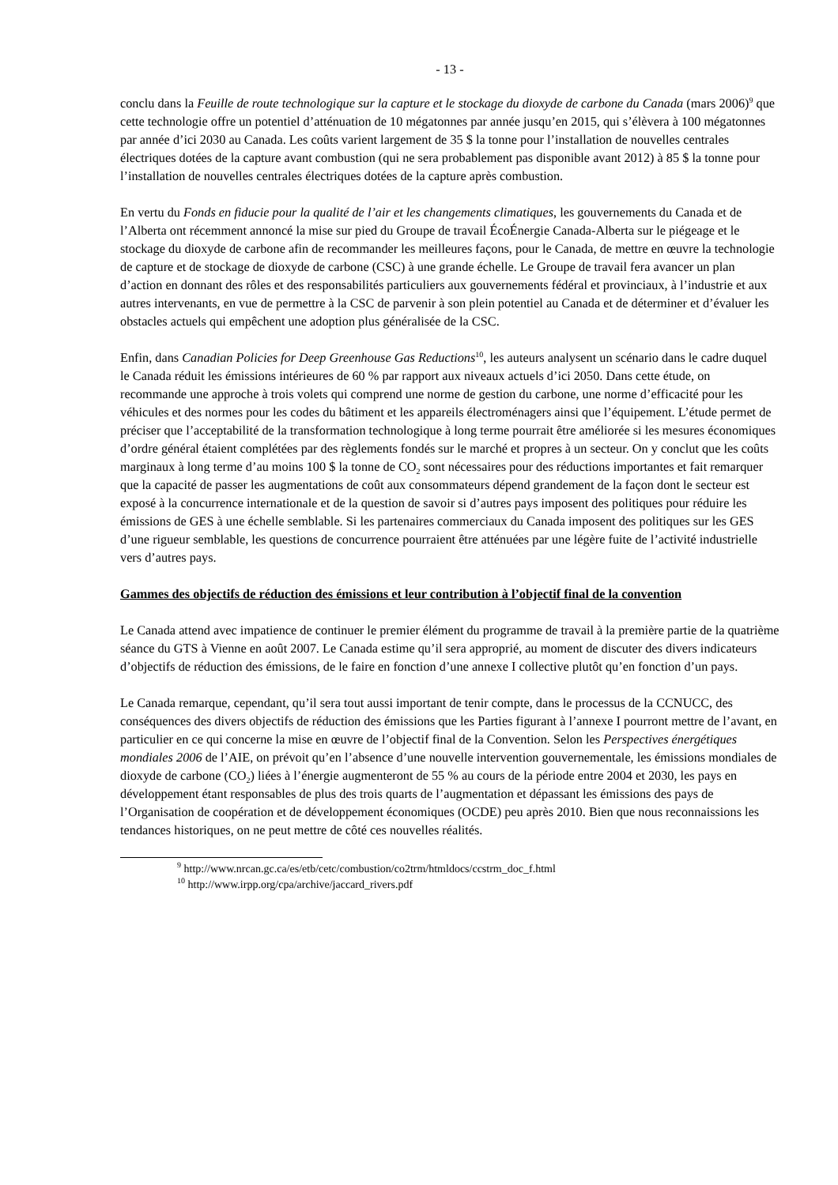- 13 -
conclu dans la Feuille de route technologique sur la capture et le stockage du dioxyde de carbone du Canada (mars 2006)<sup>9</sup> que cette technologie offre un potentiel d’atténuation de 10 mégatonnes par année jusqu’en 2015, qui s’élèvera à 100 mégatonnes par année d’ici 2030 au Canada. Les coûts varient largement de 35 $ la tonne pour l’installation de nouvelles centrales électriques dotées de la capture avant combustion (qui ne sera probablement pas disponible avant 2012) à 85 $ la tonne pour l’installation de nouvelles centrales électriques dotées de la capture après combustion.
En vertu du Fonds en fiducie pour la qualité de l’air et les changements climatiques, les gouvernements du Canada et de l’Alberta ont récemment annoncé la mise sur pied du Groupe de travail ÉcoÉnergie Canada-Alberta sur le piégeage et le stockage du dioxyde de carbone afin de recommander les meilleures façons, pour le Canada, de mettre en œuvre la technologie de capture et de stockage de dioxyde de carbone (CSC) à une grande échelle. Le Groupe de travail fera avancer un plan d’action en donnant des rôles et des responsabilités particuliers aux gouvernements fédéral et provinciaux, à l’industrie et aux autres intervenants, en vue de permettre à la CSC de parvenir à son plein potentiel au Canada et de déterminer et d’évaluer les obstacles actuels qui empêchent une adoption plus généralisée de la CSC.
Enfin, dans Canadian Policies for Deep Greenhouse Gas Reductions<sup>10</sup>, les auteurs analysent un scénario dans le cadre duquel le Canada réduit les émissions intérieures de 60 % par rapport aux niveaux actuels d’ici 2050. Dans cette étude, on recommande une approche à trois volets qui comprend une norme de gestion du carbone, une norme d’efficacité pour les véhicules et des normes pour les codes du bâtiment et les appareils électroménagers ainsi que l’équipement. L’étude permet de préciser que l’acceptabilité de la transformation technologique à long terme pourrait être améliorée si les mesures économiques d’ordre général étaient complétées par des règlements fondés sur le marché et propres à un secteur. On y conclut que les coûts marginaux à long terme d’au moins 100 $ la tonne de CO<sub>2</sub> sont nécessaires pour des réductions importantes et fait remarquer que la capacité de passer les augmentations de coût aux consommateurs dépend grandement de la façon dont le secteur est exposé à la concurrence internationale et de la question de savoir si d’autres pays imposent des politiques pour réduire les émissions de GES à une échelle semblable. Si les partenaires commerciaux du Canada imposent des politiques sur les GES d’une rigueur semblable, les questions de concurrence pourraient être atténuées par une légère fuite de l’activité industrielle vers d’autres pays.
Gammes des objectifs de réduction des émissions et leur contribution à l’objectif final de la convention
Le Canada attend avec impatience de continuer le premier élément du programme de travail à la première partie de la quatrième séance du GTS à Vienne en août 2007. Le Canada estime qu’il sera approprié, au moment de discuter des divers indicateurs d’objectifs de réduction des émissions, de le faire en fonction d’une annexe I collective plutôt qu’en fonction d’un pays.
Le Canada remarque, cependant, qu’il sera tout aussi important de tenir compte, dans le processus de la CCNUCC, des conséquences des divers objectifs de réduction des émissions que les Parties figurant à l’annexe I pourront mettre de l’avant, en particulier en ce qui concerne la mise en œuvre de l’objectif final de la Convention. Selon les Perspectives énergétiques mondiales 2006 de l’AIE, on prévoit qu’en l’absence d’une nouvelle intervention gouvernementale, les émissions mondiales de dioxyde de carbone (CO<sub>2</sub>) liées à l’énergie augmenteront de 55 % au cours de la période entre 2004 et 2030, les pays en développement étant responsables de plus des trois quarts de l’augmentation et dépassant les émissions des pays de l’Organisation de coopération et de développement économiques (OCDE) peu après 2010. Bien que nous reconnaissions les tendances historiques, on ne peut mettre de côté ces nouvelles réalités.
<sup>9</sup> http://www.nrcan.gc.ca/es/etb/cetc/combustion/co2trm/htmldocs/ccstrm_doc_f.html
<sup>10</sup> http://www.irpp.org/cpa/archive/jaccard_rivers.pdf